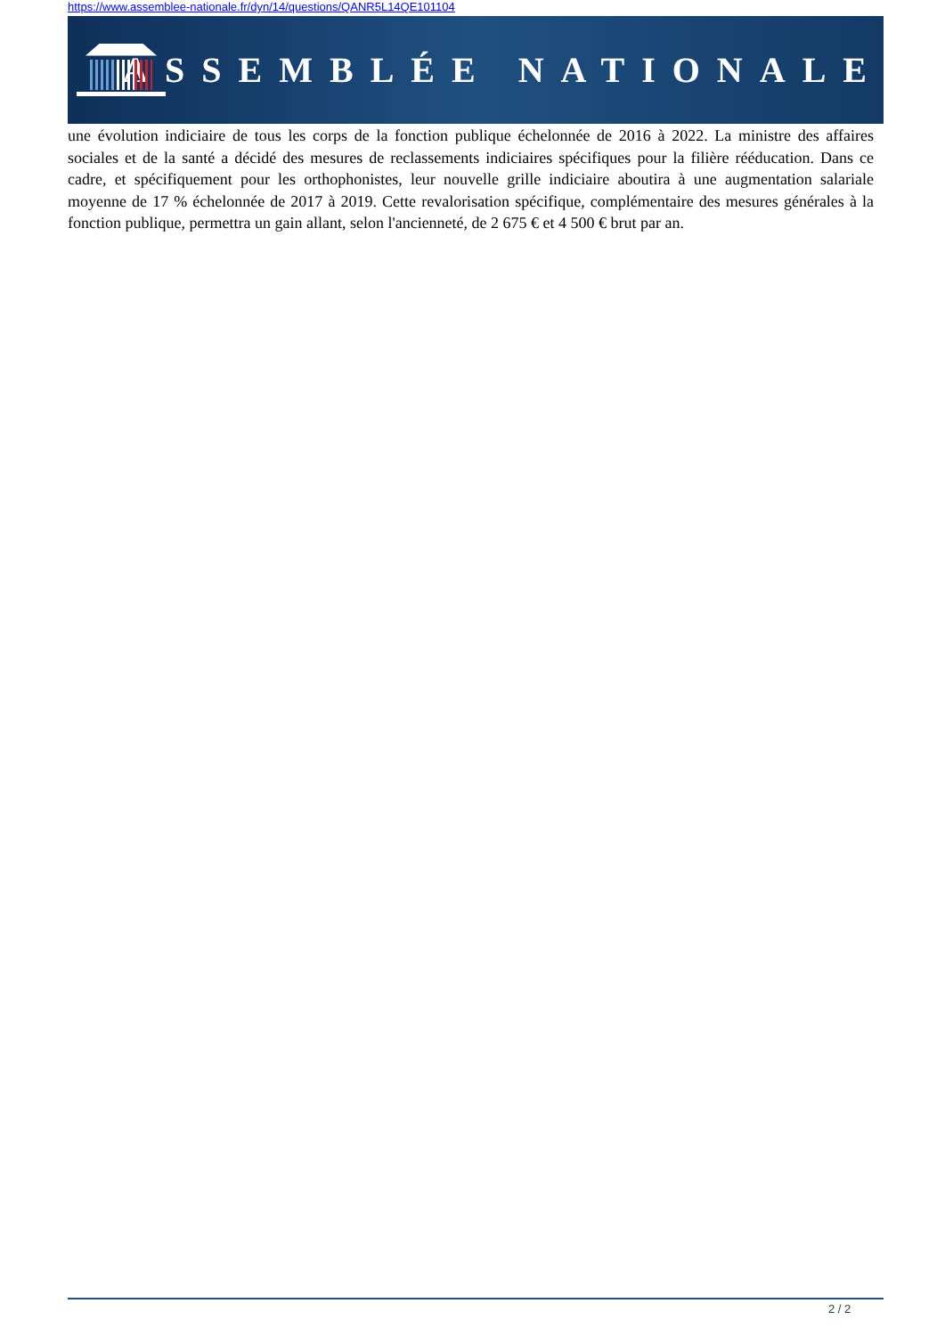https://www.assemblee-nationale.fr/dyn/14/questions/QANR5L14QE101104
ASSEMBLÉE NATIONALE
une évolution indiciaire de tous les corps de la fonction publique échelonnée de 2016 à 2022. La ministre des affaires sociales et de la santé a décidé des mesures de reclassements indiciaires spécifiques pour la filière rééducation. Dans ce cadre, et spécifiquement pour les orthophonistes, leur nouvelle grille indiciaire aboutira à une augmentation salariale moyenne de 17 % échelonnée de 2017 à 2019. Cette revalorisation spécifique, complémentaire des mesures générales à la fonction publique, permettra un gain allant, selon l'ancienneté, de 2 675 € et 4 500 € brut par an.
2 / 2